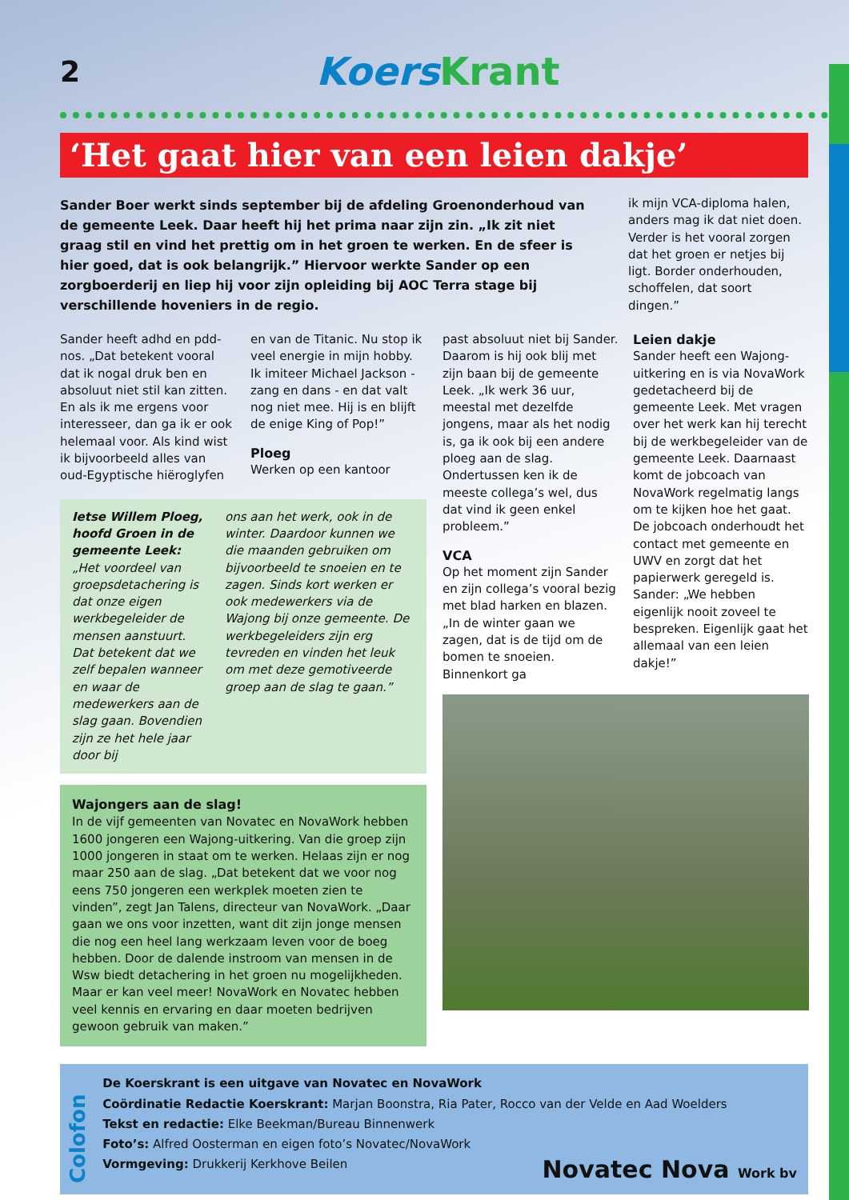2
KoersKrant
‘Het gaat hier van een leien dakje’
Sander Boer werkt sinds september bij de afdeling Groenonderhoud van de gemeente Leek. Daar heeft hij het prima naar zijn zin. „Ik zit niet graag stil en vind het prettig om in het groen te werken. En de sfeer is hier goed, dat is ook belangrijk.” Hiervoor werkte Sander op een zorgboerderij en liep hij voor zijn opleiding bij AOC Terra stage bij verschillende hoveniers in de regio.
ik mijn VCA-diploma halen, anders mag ik dat niet doen. Verder is het vooral zorgen dat het groen er netjes bij ligt. Border onderhouden, schoffelen, dat soort dingen.”
Sander heeft adhd en pdd-nos. „Dat betekent vooral dat ik nogal druk ben en absoluut niet stil kan zitten. En als ik me ergens voor interesseer, dan ga ik er ook helemaal voor. Als kind wist ik bijvoorbeeld alles van oud-Egyptische hiëroglyfen
en van de Titanic. Nu stop ik veel energie in mijn hobby. Ik imiteer Michael Jackson - zang en dans - en dat valt nog niet mee. Hij is en blijft de enige King of Pop!”
Ploeg
Werken op een kantoor
Ietse Willem Ploeg, hoofd Groen in de gemeente Leek:
„Het voordeel van groepsdetachering is dat onze eigen werkbegeleider de mensen aanstuurt. Dat betekent dat we zelf bepalen wanneer en waar de medewerkers aan de slag gaan. Bovendien zijn ze het hele jaar door bij
ons aan het werk, ook in de winter. Daardoor kunnen we die maanden gebruiken om bijvoorbeeld te snoeien en te zagen. Sinds kort werken er ook medewerkers via de Wajong bij onze gemeente. De werkbegeleiders zijn erg tevreden en vinden het leuk om met deze gemotiveerde groep aan de slag te gaan.”
Wajongers aan de slag!
In de vijf gemeenten van Novatec en NovaWork hebben 1600 jongeren een Wajong-uitkering. Van die groep zijn 1000 jongeren in staat om te werken. Helaas zijn er nog maar 250 aan de slag. „Dat betekent dat we voor nog eens 750 jongeren een werkplek moeten zien te vinden”, zegt Jan Talens, directeur van NovaWork. „Daar gaan we ons voor inzetten, want dit zijn jonge mensen die nog een heel lang werkzaam leven voor de boeg hebben. Door de dalende instroom van mensen in de Wsw biedt detachering in het groen nu mogelijkheden. Maar er kan veel meer! NovaWork en Novatec hebben veel kennis en ervaring en daar moeten bedrijven gewoon gebruik van maken.”
past absoluut niet bij Sander. Daarom is hij ook blij met zijn baan bij de gemeente Leek. „Ik werk 36 uur, meestal met dezelfde jongens, maar als het nodig is, ga ik ook bij een andere ploeg aan de slag. Ondertussen ken ik de meeste collega’s wel, dus dat vind ik geen enkel probleem.”
VCA
Op het moment zijn Sander en zijn collega’s vooral bezig met blad harken en blazen. „In de winter gaan we zagen, dat is de tijd om de bomen te snoeien. Binnenkort ga
Leien dakje
Sander heeft een Wajong-uitkering en is via NovaWork gedetacheerd bij de gemeente Leek. Met vragen over het werk kan hij terecht bij de werkbegeleider van de gemeente Leek. Daarnaast komt de jobcoach van NovaWork regelmatig langs om te kijken hoe het gaat.
De jobcoach onderhoudt het contact met gemeente en UWV en zorgt dat het papierwerk geregeld is. Sander: „We hebben eigenlijk nooit zoveel te bespreken. Eigenlijk gaat het allemaal van een leien dakje!”
Colofon
De Koerskrant is een uitgave van Novatec en NovaWork
Coördinatie Redactie Koerskrant: Marjan Boonstra, Ria Pater, Rocco van der Velde en Aad Woelders
Tekst en redactie: Elke Beekman/Bureau Binnenwerk
Foto’s: Alfred Oosterman en eigen foto’s Novatec/NovaWork
Vormgeving: Drukkerij Kerkhove Beilen
Novatec Nova Work bv